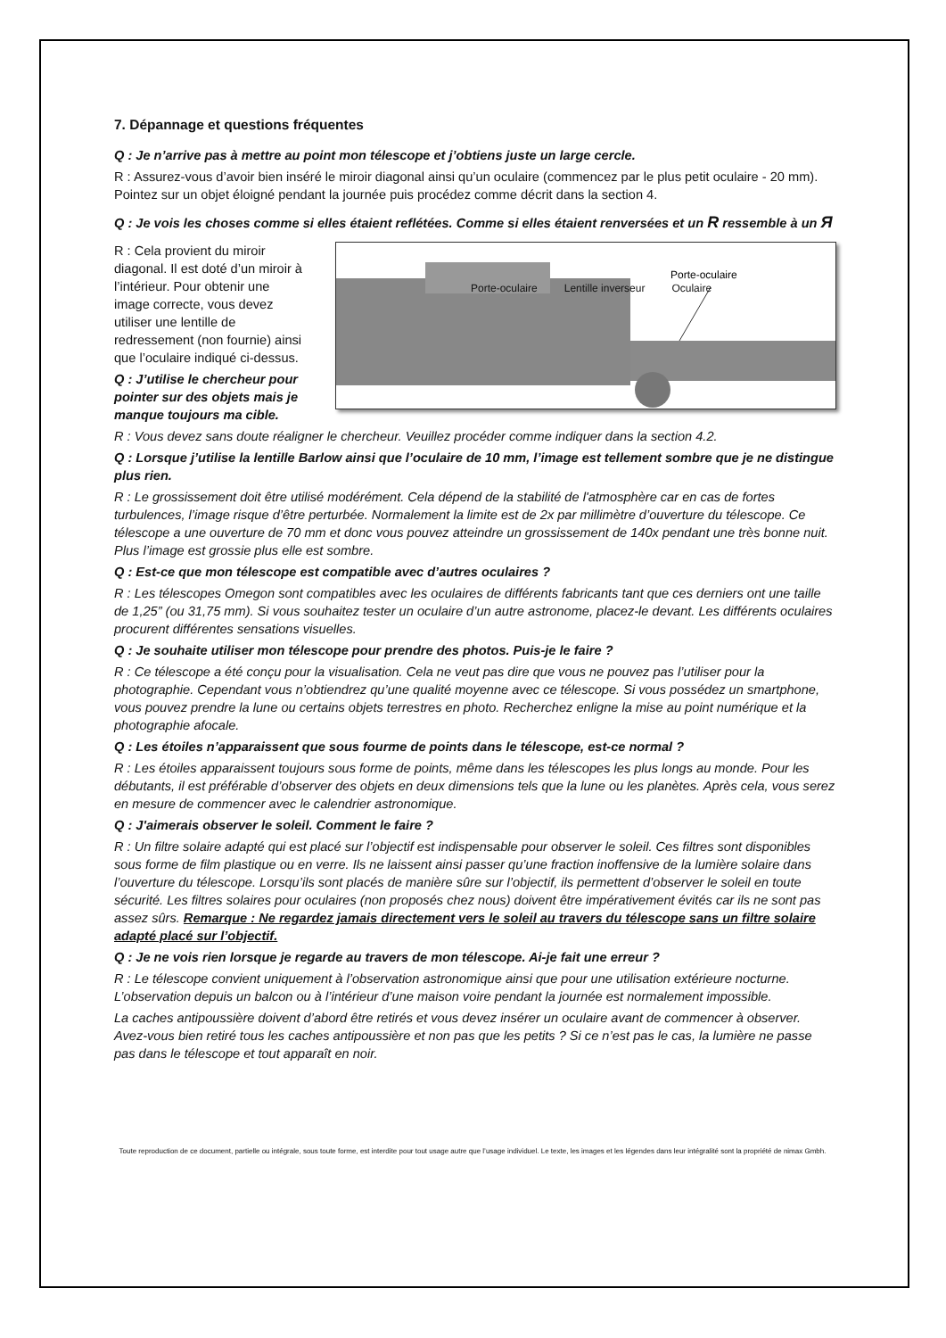7. Dépannage et questions fréquentes
Q : Je n’arrive pas à mettre au point mon télescope et j’obtiens juste un large cercle.
R : Assurez-vous d’avoir bien inséré le miroir diagonal ainsi qu’un oculaire (commencez par le plus petit oculaire - 20 mm). Pointez sur un objet éloigné pendant la journée puis procédez comme décrit dans la section 4.
Q : Je vois les choses comme si elles étaient reflétées. Comme si elles étaient renversées et un R ressemble à un Я
R : Cela provient du miroir diagonal. Il est doté d’un miroir à l’intérieur. Pour obtenir une image correcte, vous devez utiliser une lentille de redressement (non fournie) ainsi que l’oculaire indiqué ci-dessus.
Q : J’utilise le chercheur pour pointer sur des objets mais je manque toujours ma cible.
Porte-oculaire
Porte-oculaire Lentille inverseur Oculaire
R : Vous devez sans doute réaligner le chercheur. Veuillez procéder comme indiquer dans la section 4.2.
Q : Lorsque j’utilise la lentille Barlow ainsi que l’oculaire de 10 mm, l’image est tellement sombre que je ne distingue plus rien.
R : Le grossissement doit être utilisé modérément. Cela dépend de la stabilité de l'atmosphère car en cas de fortes turbulences, l’image risque d’être perturbée. Normalement la limite est de 2x par millimètre d’ouverture du télescope. Ce télescope a une ouverture de 70 mm et donc vous pouvez atteindre un grossissement de 140x pendant une très bonne nuit. Plus l’image est grossie plus elle est sombre.
Q : Est-ce que mon télescope est compatible avec d’autres oculaires ?
R : Les télescopes Omegon sont compatibles avec les oculaires de différents fabricants tant que ces derniers ont une taille de 1,25” (ou 31,75 mm). Si vous souhaitez tester un oculaire d’un autre astronome, placez-le devant. Les différents oculaires procurent différentes sensations visuelles.
Q : Je souhaite utiliser mon télescope pour prendre des photos. Puis-je le faire ?
R : Ce télescope a été conçu pour la visualisation. Cela ne veut pas dire que vous ne pouvez pas l’utiliser pour la photographie. Cependant vous n’obtiendrez qu’une qualité moyenne avec ce télescope. Si vous possédez un smartphone, vous pouvez prendre la lune ou certains objets terrestres en photo. Recherchez enligne la mise au point numérique et la photographie afocale.
Q : Les étoiles n’apparaissent que sous fourme de points dans le télescope, est-ce normal ?
R : Les étoiles apparaissent toujours sous forme de points, même dans les télescopes les plus longs au monde. Pour les débutants, il est préférable d’observer des objets en deux dimensions tels que la lune ou les planètes. Après cela, vous serez en mesure de commencer avec le calendrier astronomique.
Q : J'aimerais observer le soleil. Comment le faire ?
R : Un filtre solaire adapté qui est placé sur l’objectif est indispensable pour observer le soleil. Ces filtres sont disponibles sous forme de film plastique ou en verre. Ils ne laissent ainsi passer qu’une fraction inoffensive de la lumière solaire dans l’ouverture du télescope. Lorsqu’ils sont placés de manière sûre sur l’objectif, ils permettent d’observer le soleil en toute sécurité. Les filtres solaires pour oculaires (non proposés chez nous) doivent être impérativement évités car ils ne sont pas assez sûrs. Remarque : Ne regardez jamais directement vers le soleil au travers du télescope sans un filtre solaire adapté placé sur l’objectif.
Q : Je ne vois rien lorsque je regarde au travers de mon télescope. Ai-je fait une erreur ?
R : Le télescope convient uniquement à l’observation astronomique ainsi que pour une utilisation extérieure nocturne. L’observation depuis un balcon ou à l’intérieur d’une maison voire pendant la journée est normalement impossible.
La caches antipoussière doivent d’abord être retirés et vous devez insérer un oculaire avant de commencer à observer. Avez-vous bien retiré tous les caches antipoussière et non pas que les petits ? Si ce n’est pas le cas, la lumière ne passe pas dans le télescope et tout apparaît en noir.
Toute reproduction de ce document, partielle ou intégrale, sous toute forme, est interdite pour tout usage autre que l’usage individuel. Le texte, les images et les légendes dans leur intégralité sont la propriété de nimax Gmbh.